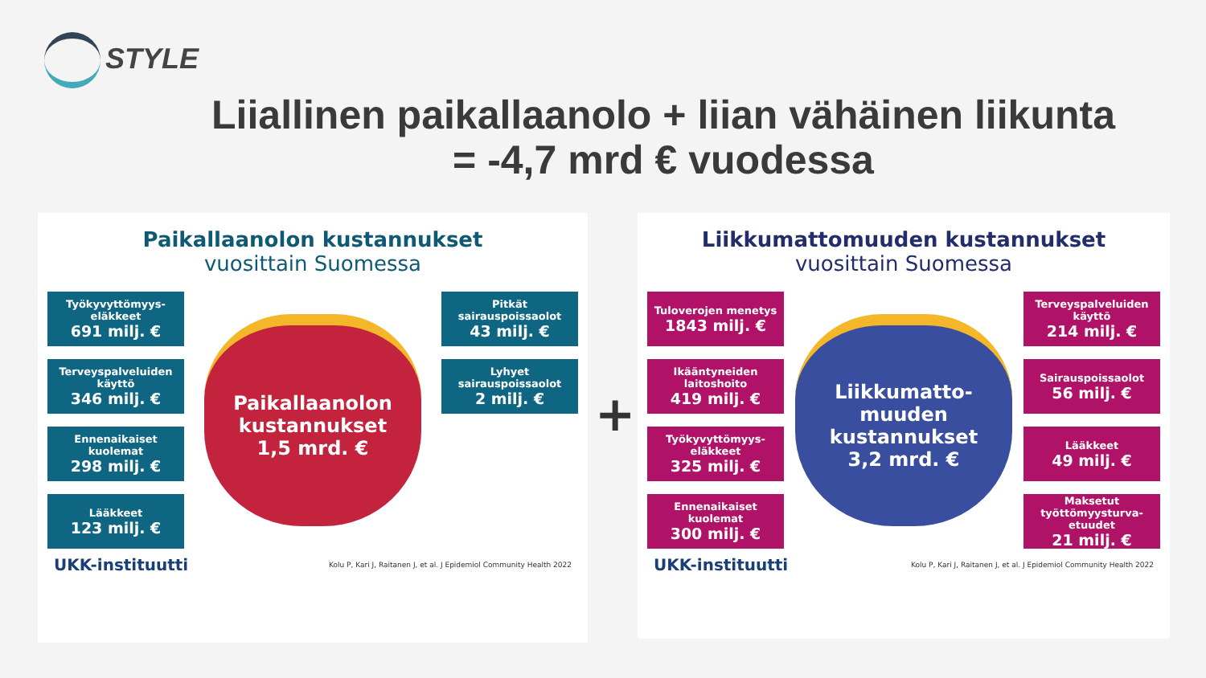STYLE
Liiallinen paikallaanolo + liian vähäinen liikunta
= -4,7 mrd € vuodessa
Paikallaanolon kustannukset
vuosittain Suomessa
Työkyvyttömyys-eläkkeet
691 milj. €
Terveyspalveluiden käyttö
346 milj. €
Ennenaikaiset kuolemat
298 milj. €
Lääkkeet
123 milj. €
Paikallaanolon kustannukset
1,5 mrd. €
Pitkät sairauspoissaolot
43 milj. €
Lyhyet sairauspoissaolot
2 milj. €
UKK-instituutti Kolu P, Kari J, Raitanen J, et al. J Epidemiol Community Health 2022
+
Liikkumattomuuden kustannukset
vuosittain Suomessa
Tuloverojen menetys
1843 milj. €
Ikääntyneiden laitoshoito
419 milj. €
Työkyvyttömyys-eläkkeet
325 milj. €
Ennenaikaiset kuolemat
300 milj. €
Liikkumatto-muuden kustannukset
3,2 mrd. €
Terveyspalveluiden käyttö
214 milj. €
Sairauspoissaolot
56 milj. €
Lääkkeet
49 milj. €
Maksetut työttömyysturva-etuudet
21 milj. €
UKK-instituutti Kolu P, Kari J, Raitanen J, et al. J Epidemiol Community Health 2022